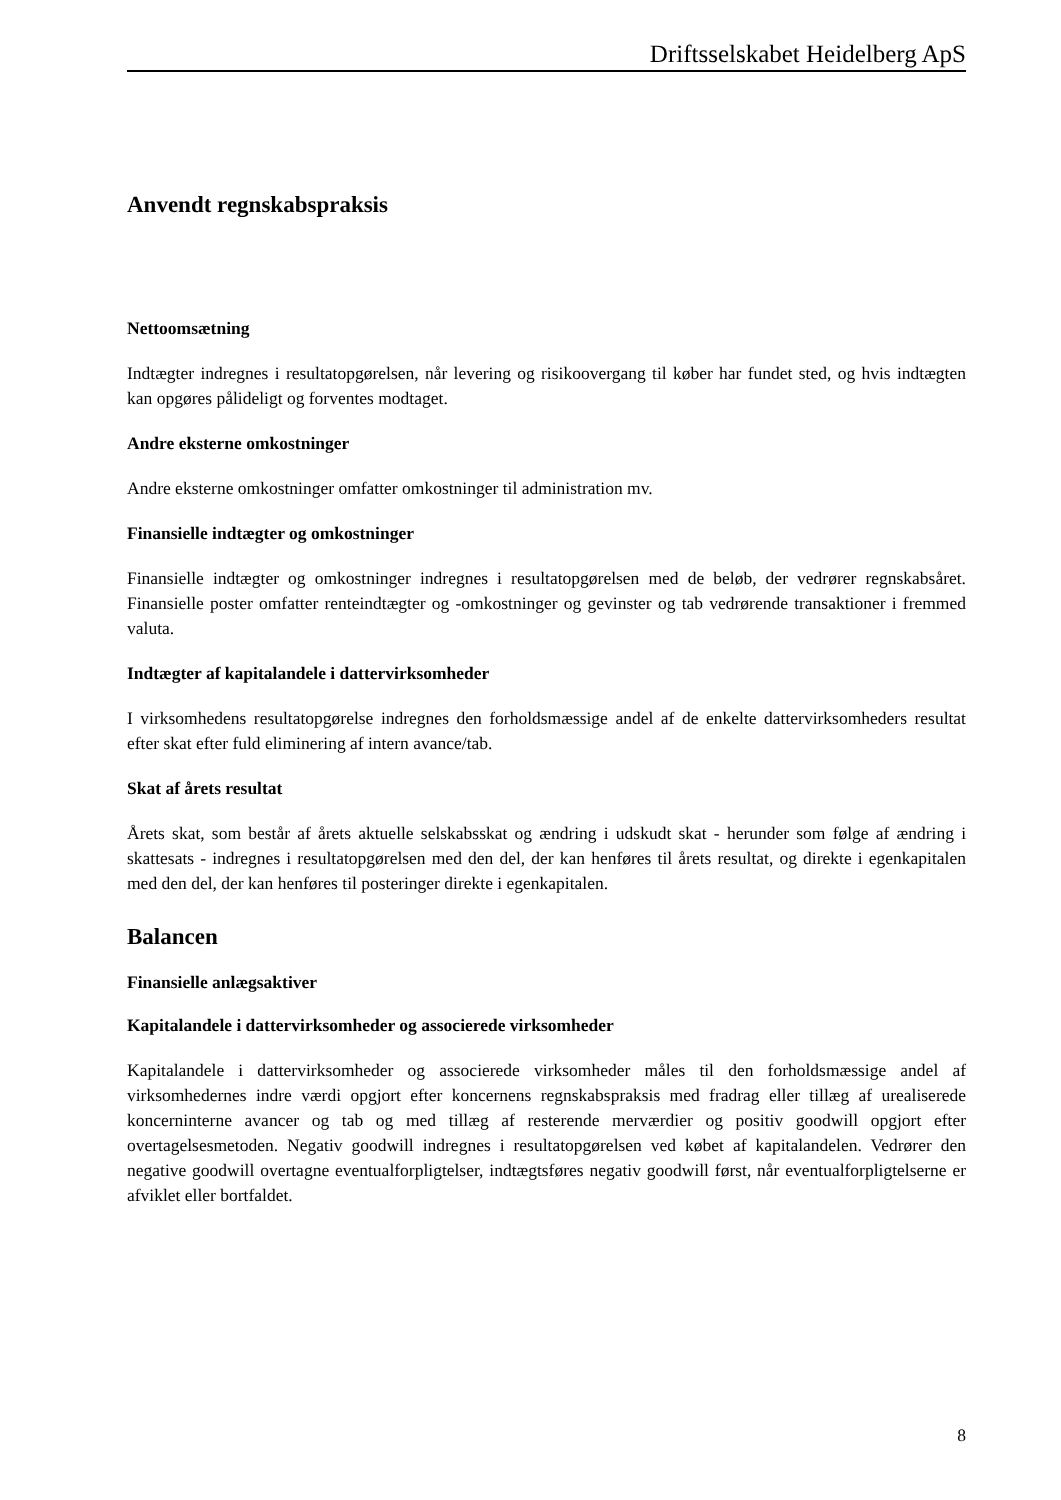Driftsselskabet Heidelberg ApS
Anvendt regnskabspraksis
Nettoomsætning
Indtægter indregnes i resultatopgørelsen, når levering og risikoovergang til køber har fundet sted, og hvis indtægten kan opgøres pålideligt og forventes modtaget.
Andre eksterne omkostninger
Andre eksterne omkostninger omfatter omkostninger til administration mv.
Finansielle indtægter og omkostninger
Finansielle indtægter og omkostninger indregnes i resultatopgørelsen med de beløb, der vedrører regnskabsåret. Finansielle poster omfatter renteindtægter og -omkostninger og gevinster og tab vedrørende transaktioner i fremmed valuta.
Indtægter af kapitalandele i dattervirksomheder
I virksomhedens resultatopgørelse indregnes den forholdsmæssige andel af de enkelte dattervirksomheders resultat efter skat efter fuld eliminering af intern avance/tab.
Skat af årets resultat
Årets skat, som består af årets aktuelle selskabsskat og ændring i udskudt skat - herunder som følge af ændring i skattesats - indregnes i resultatopgørelsen med den del, der kan henføres til årets resultat, og direkte i egenkapitalen med den del, der kan henføres til posteringer direkte i egenkapitalen.
Balancen
Finansielle anlægsaktiver
Kapitalandele i dattervirksomheder og associerede virksomheder
Kapitalandele i dattervirksomheder og associerede virksomheder måles til den forholdsmæssige andel af virksomhedernes indre værdi opgjort efter koncernens regnskabspraksis med fradrag eller tillæg af urealiserede koncerninterne avancer og tab og med tillæg af resterende merværdier og positiv goodwill opgjort efter overtagelsesmetoden. Negativ goodwill indregnes i resultatopgørelsen ved købet af kapitalandelen. Vedrører den negative goodwill overtagne eventualforpligtelser, indtægtsføres negativ goodwill først, når eventualforpligtelserne er afviklet eller bortfaldet.
8